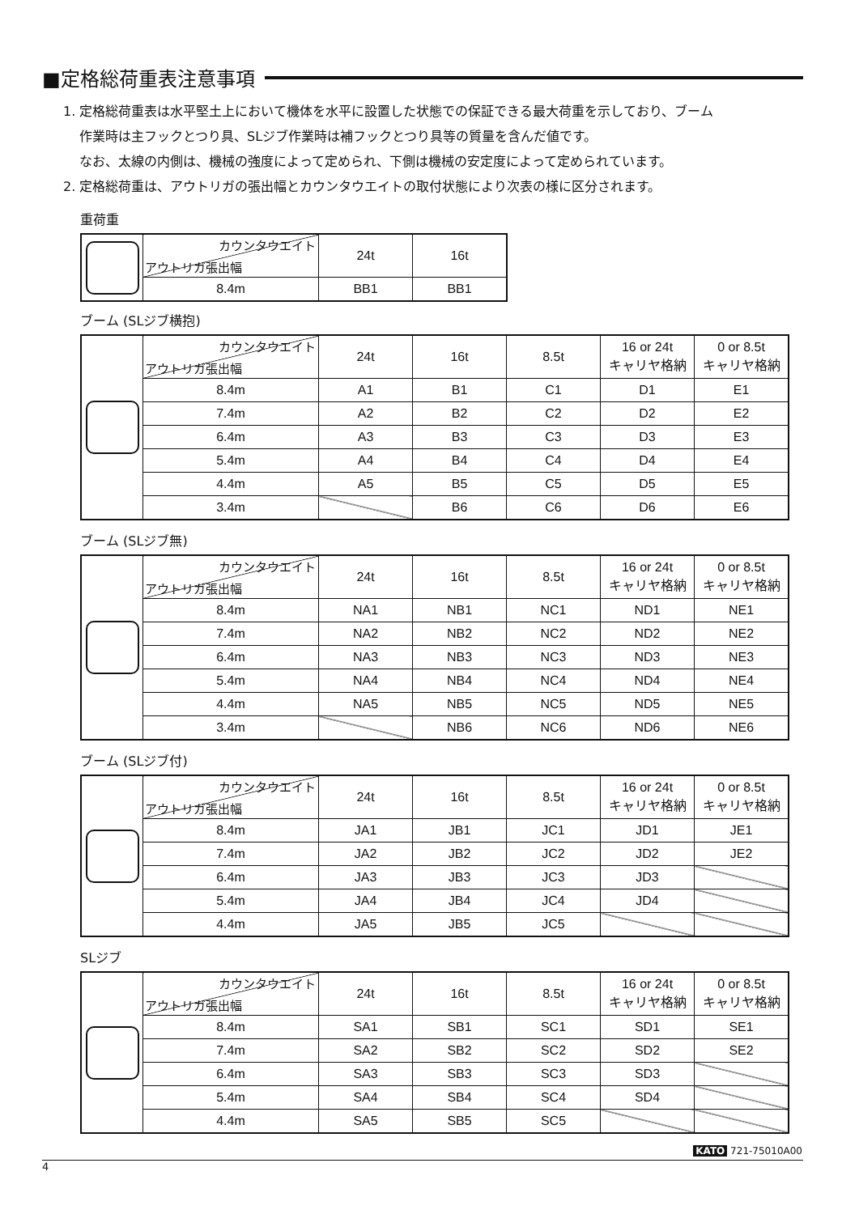■定格総荷重表注意事項
1. 定格総荷重表は水平堅土上において機体を水平に設置した状態での保証できる最大荷重を示しており、ブーム
作業時は主フックとつり具、SLジブ作業時は補フックとつり具等の質量を含んだ値です。
なお、太線の内側は、機械の強度によって定められ、下側は機械の安定度によって定められています。
2. 定格総荷重は、アウトリガの張出幅とカウンタウエイトの取付状態により次表の様に区分されます。
重荷重
| | カウンタウエイト アウトリガ張出幅 | 24t | 16t |
| | 8.4m | BB1 | BB1 |
ブーム (SLジブ横抱)
| | カウンタウエイト アウトリガ張出幅 | 24t | 16t | 8.5t | 16 or 24t キャリヤ格納 | 0 or 8.5t キャリヤ格納 |
| | 8.4m | A1 | B1 | C1 | D1 | E1 |
| | 7.4m | A2 | B2 | C2 | D2 | E2 |
| | 6.4m | A3 | B3 | C3 | D3 | E3 |
| | 5.4m | A4 | B4 | C4 | D4 | E4 |
| | 4.4m | A5 | B5 | C5 | D5 | E5 |
| | 3.4m | | B6 | C6 | D6 | E6 |
ブーム (SLジブ無)
| | カウンタウエイト アウトリガ張出幅 | 24t | 16t | 8.5t | 16 or 24t キャリヤ格納 | 0 or 8.5t キャリヤ格納 |
| | 8.4m | NA1 | NB1 | NC1 | ND1 | NE1 |
| | 7.4m | NA2 | NB2 | NC2 | ND2 | NE2 |
| | 6.4m | NA3 | NB3 | NC3 | ND3 | NE3 |
| | 5.4m | NA4 | NB4 | NC4 | ND4 | NE4 |
| | 4.4m | NA5 | NB5 | NC5 | ND5 | NE5 |
| | 3.4m | | NB6 | NC6 | ND6 | NE6 |
ブーム (SLジブ付)
| | カウンタウエイト アウトリガ張出幅 | 24t | 16t | 8.5t | 16 or 24t キャリヤ格納 | 0 or 8.5t キャリヤ格納 |
| | 8.4m | JA1 | JB1 | JC1 | JD1 | JE1 |
| | 7.4m | JA2 | JB2 | JC2 | JD2 | JE2 |
| | 6.4m | JA3 | JB3 | JC3 | JD3 | |
| | 5.4m | JA4 | JB4 | JC4 | JD4 | |
| | 4.4m | JA5 | JB5 | JC5 | | |
SLジブ
| | カウンタウエイト アウトリガ張出幅 | 24t | 16t | 8.5t | 16 or 24t キャリヤ格納 | 0 or 8.5t キャリヤ格納 |
| | 8.4m | SA1 | SB1 | SC1 | SD1 | SE1 |
| | 7.4m | SA2 | SB2 | SC2 | SD2 | SE2 |
| | 6.4m | SA3 | SB3 | SC3 | SD3 | |
| | 5.4m | SA4 | SB4 | SC4 | SD4 | |
| | 4.4m | SA5 | SB5 | SC5 | | |
KATO 721-75010A00
4